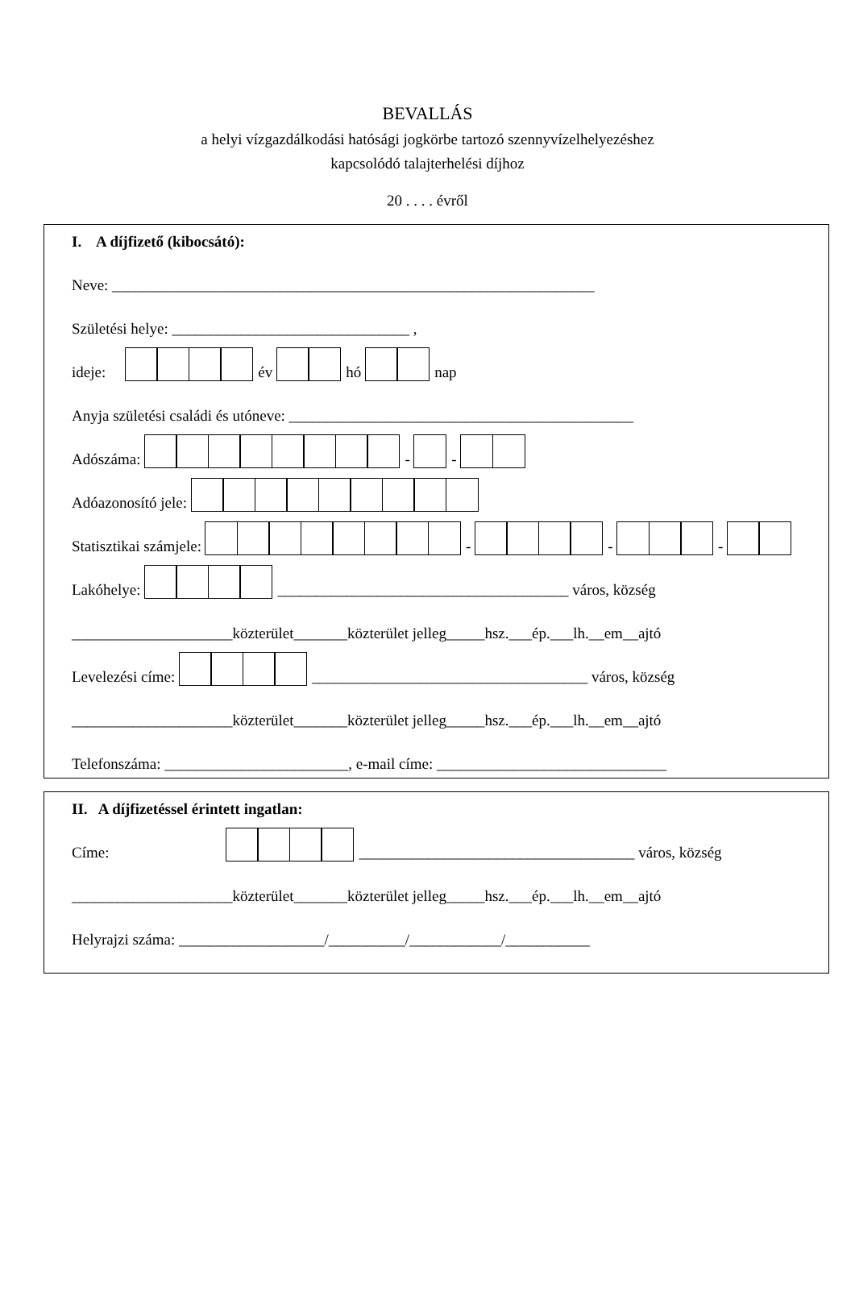BEVALLÁS
a helyi vízgazdálkodási hatósági jogkörbe tartozó szennyvízelhelyezéshez
kapcsolódó talajterhelési díjhoz
20 . . . . évről
I. A díjfizető (kibocsátó):
Neve: _______________________________________________________________
Születési helye: _______________________________ ,
ideje: év hó nap
Anyja születési családi és utóneve: _____________________________________________
Adószáma: - -
Adóazonosító jele:
Statisztikai számjele: - - -
Lakóhelye: ______________________________________ város, község
_____________________közterület_______közterület jelleg_____hsz.___ép.___lh.__em__ajtó
Levelezési címe: ____________________________________ város, község
_____________________közterület_______közterület jelleg_____hsz.___ép.___lh.__em__ajtó
Telefonszáma: ________________________, e-mail címe: ______________________________
II. A díjfizetéssel érintett ingatlan:
Címe: ____________________________________ város, község
_____________________közterület_______közterület jelleg_____hsz.___ép.___lh.__em__ajtó
Helyrajzi száma: ___________________/__________/____________/___________